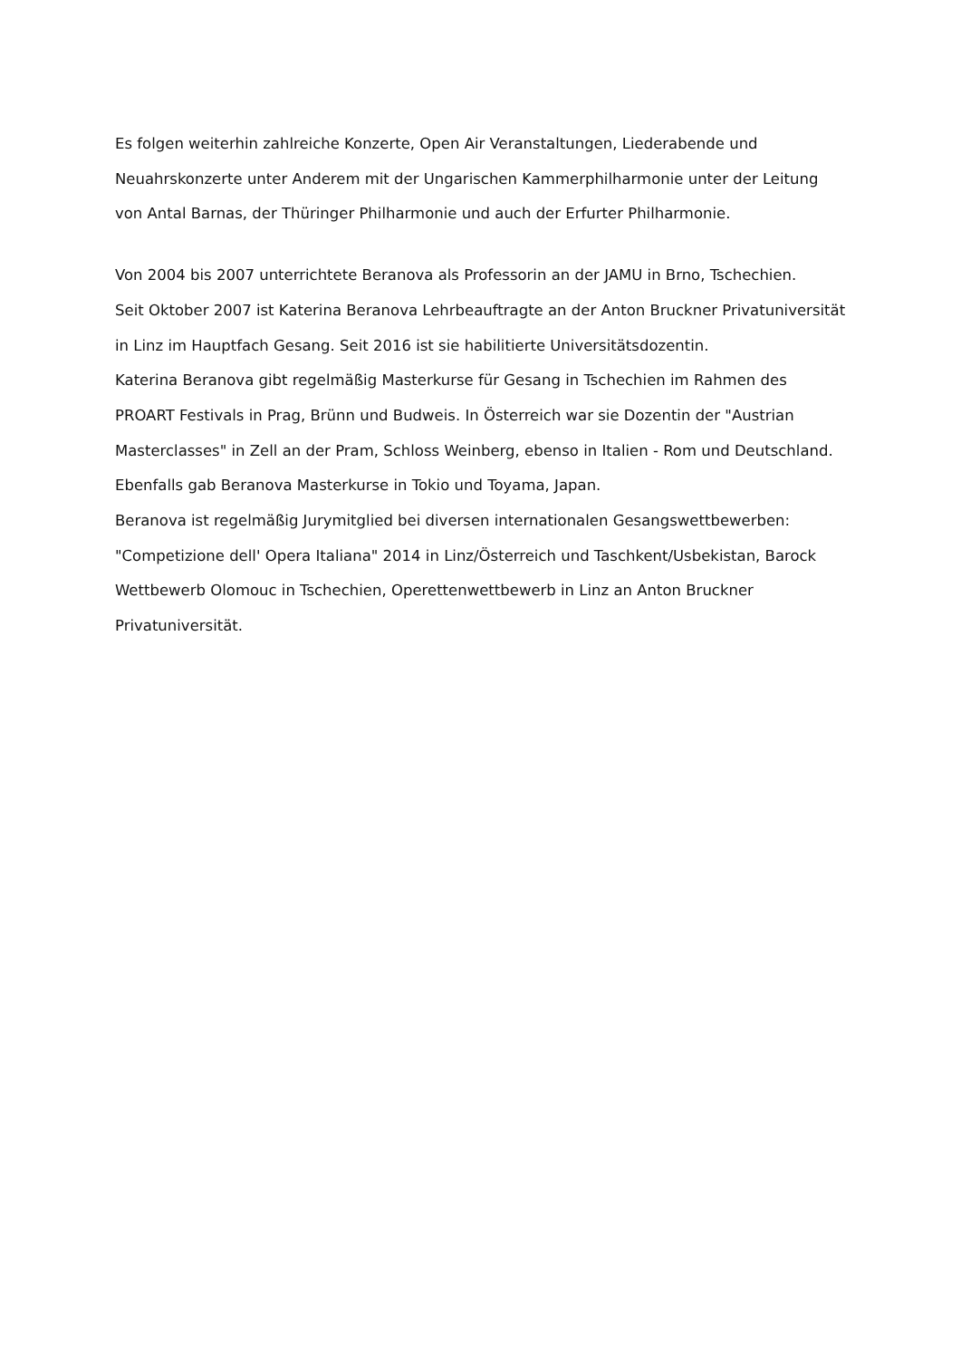Es folgen weiterhin zahlreiche Konzerte, Open Air Veranstaltungen, Liederabende und
Neuahrskonzerte unter Anderem mit der Ungarischen Kammerphilharmonie unter der Leitung
von Antal Barnas, der Thüringer Philharmonie und auch der Erfurter Philharmonie.
Von 2004 bis 2007 unterrichtete Beranova als Professorin an der JAMU in Brno, Tschechien.
Seit Oktober 2007 ist Katerina Beranova Lehrbeauftragte an der Anton Bruckner Privatuniversität
in Linz im Hauptfach Gesang. Seit 2016 ist sie habilitierte Universitätsdozentin.
Katerina Beranova gibt regelmäßig Masterkurse für Gesang in Tschechien im Rahmen des
PROART Festivals in Prag, Brünn und Budweis. In Österreich war sie Dozentin der "Austrian
Masterclasses" in Zell an der Pram, Schloss Weinberg, ebenso in Italien - Rom und Deutschland.
Ebenfalls gab Beranova Masterkurse in Tokio und Toyama, Japan.
Beranova ist regelmäßig Jurymitglied bei diversen internationalen Gesangswettbewerben:
"Competizione dell' Opera Italiana" 2014 in Linz/Österreich und Taschkent/Usbekistan, Barock
Wettbewerb Olomouc in Tschechien, Operettenwettbewerb in Linz an Anton Bruckner
Privatuniversität.